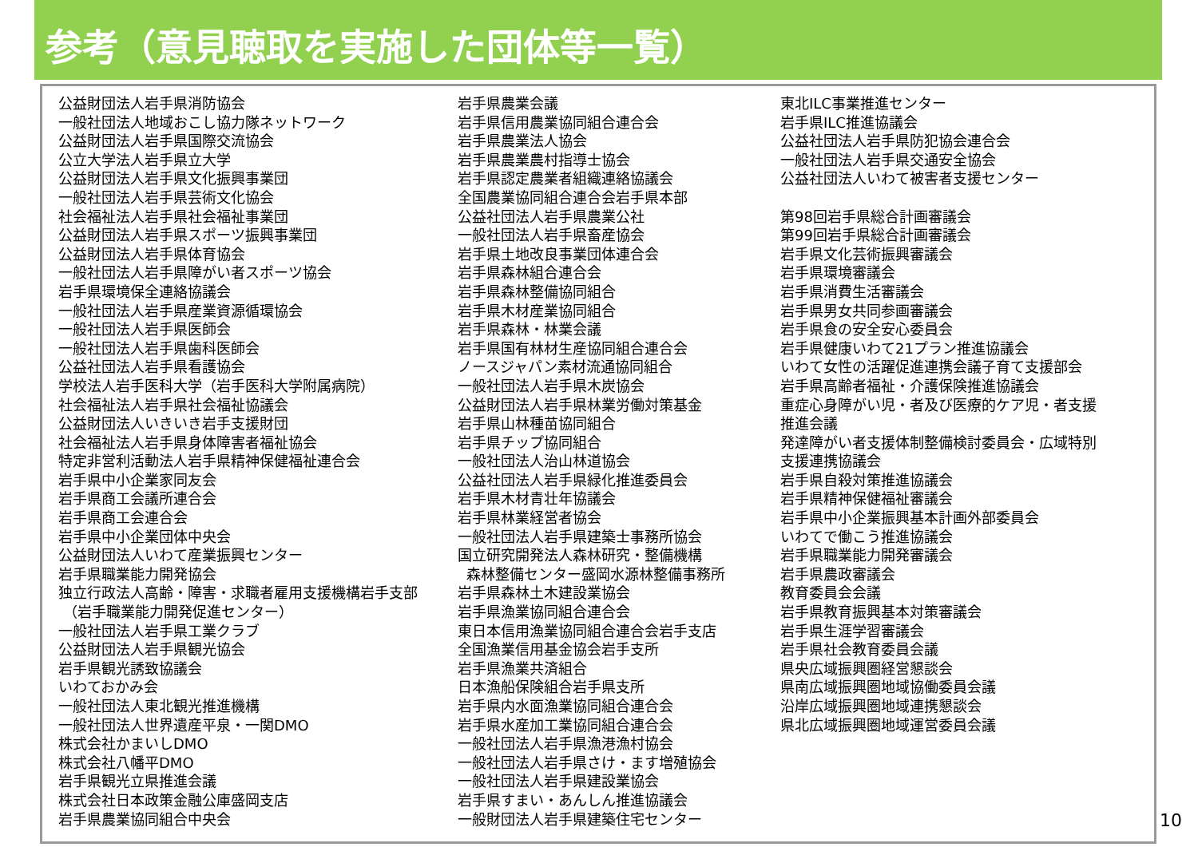参考（意見聴取を実施した団体等一覧）
公益財団法人岩手県消防協会
一般社団法人地域おこし協力隊ネットワーク
公益財団法人岩手県国際交流協会
公立大学法人岩手県立大学
公益財団法人岩手県文化振興事業団
一般社団法人岩手県芸術文化協会
社会福祉法人岩手県社会福祉事業団
公益財団法人岩手県スポーツ振興事業団
公益財団法人岩手県体育協会
一般社団法人岩手県障がい者スポーツ協会
岩手県環境保全連絡協議会
一般社団法人岩手県産業資源循環協会
一般社団法人岩手県医師会
一般社団法人岩手県歯科医師会
公益社団法人岩手県看護協会
学校法人岩手医科大学（岩手医科大学附属病院）
社会福祉法人岩手県社会福祉協議会
公益財団法人いきいき岩手支援財団
社会福祉法人岩手県身体障害者福祉協会
特定非営利活動法人岩手県精神保健福祉連合会
岩手県中小企業家同友会
岩手県商工会議所連合会
岩手県商工会連合会
岩手県中小企業団体中央会
公益財団法人いわて産業振興センター
岩手県職業能力開発協会
独立行政法人高齢・障害・求職者雇用支援機構岩手支部
（岩手職業能力開発促進センター）
一般社団法人岩手県工業クラブ
公益財団法人岩手県観光協会
岩手県観光誘致協議会
いわておかみ会
一般社団法人東北観光推進機構
一般社団法人世界遺産平泉・一関DMO
株式会社かまいしDMO
株式会社八幡平DMO
岩手県観光立県推進会議
株式会社日本政策金融公庫盛岡支店
岩手県農業協同組合中央会
岩手県農業会議
岩手県信用農業協同組合連合会
岩手県農業法人協会
岩手県農業農村指導士協会
岩手県認定農業者組織連絡協議会
全国農業協同組合連合会岩手県本部
公益社団法人岩手県農業公社
一般社団法人岩手県畜産協会
岩手県土地改良事業団体連合会
岩手県森林組合連合会
岩手県森林整備協同組合
岩手県木材産業協同組合
岩手県森林・林業会議
岩手県国有林材生産協同組合連合会
ノースジャパン素材流通協同組合
一般社団法人岩手県木炭協会
公益財団法人岩手県林業労働対策基金
岩手県山林種苗協同組合
岩手県チップ協同組合
一般社団法人治山林道協会
公益社団法人岩手県緑化推進委員会
岩手県木材青壮年協議会
岩手県林業経営者協会
一般社団法人岩手県建築士事務所協会
国立研究開発法人森林研究・整備機構
森林整備センター盛岡水源林整備事務所
岩手県森林土木建設業協会
岩手県漁業協同組合連合会
東日本信用漁業協同組合連合会岩手支店
全国漁業信用基金協会岩手支所
岩手県漁業共済組合
日本漁船保険組合岩手県支所
岩手県内水面漁業協同組合連合会
岩手県水産加工業協同組合連合会
一般社団法人岩手県漁港漁村協会
一般社団法人岩手県さけ・ます増殖協会
一般社団法人岩手県建設業協会
岩手県すまい・あんしん推進協議会
一般財団法人岩手県建築住宅センター
東北ILC事業推進センター
岩手県ILC推進協議会
公益社団法人岩手県防犯協会連合会
一般社団法人岩手県交通安全協会
公益社団法人いわて被害者支援センター
第98回岩手県総合計画審議会
第99回岩手県総合計画審議会
岩手県文化芸術振興審議会
岩手県環境審議会
岩手県消費生活審議会
岩手県男女共同参画審議会
岩手県食の安全安心委員会
岩手県健康いわて21プラン推進協議会
いわて女性の活躍促進連携会議子育て支援部会
岩手県高齢者福祉・介護保険推進協議会
重症心身障がい児・者及び医療的ケア児・者支援
推進会議
発達障がい者支援体制整備検討委員会・広域特別
支援連携協議会
岩手県自殺対策推進協議会
岩手県精神保健福祉審議会
岩手県中小企業振興基本計画外部委員会
いわてで働こう推進協議会
岩手県職業能力開発審議会
岩手県農政審議会
教育委員会会議
岩手県教育振興基本対策審議会
岩手県生涯学習審議会
岩手県社会教育委員会議
県央広域振興圏経営懇談会
県南広域振興圏地域協働委員会議
沿岸広域振興圏地域連携懇談会
県北広域振興圏地域運営委員会議
10